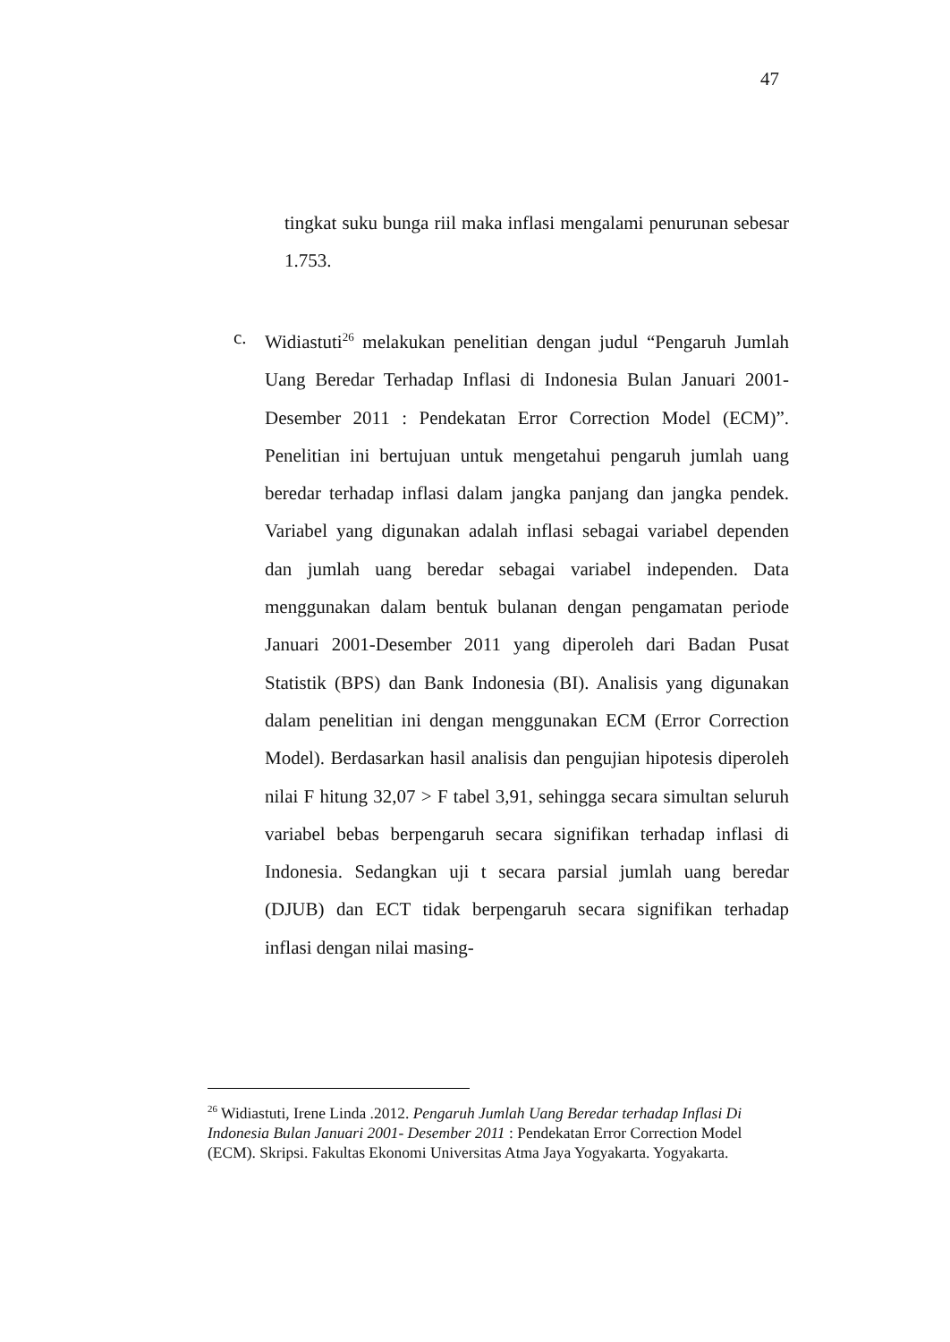47
tingkat suku bunga riil maka inflasi mengalami penurunan sebesar 1.753.
c. Widiastuti<sup>26</sup> melakukan penelitian dengan judul “Pengaruh Jumlah Uang Beredar Terhadap Inflasi di Indonesia Bulan Januari 2001- Desember 2011 : Pendekatan Error Correction Model (ECM)”. Penelitian ini bertujuan untuk mengetahui pengaruh jumlah uang beredar terhadap inflasi dalam jangka panjang dan jangka pendek. Variabel yang digunakan adalah inflasi sebagai variabel dependen dan jumlah uang beredar sebagai variabel independen. Data menggunakan dalam bentuk bulanan dengan pengamatan periode Januari 2001-Desember 2011 yang diperoleh dari Badan Pusat Statistik (BPS) dan Bank Indonesia (BI). Analisis yang digunakan dalam penelitian ini dengan menggunakan ECM (Error Correction Model). Berdasarkan hasil analisis dan pengujian hipotesis diperoleh nilai F hitung 32,07 > F tabel 3,91, sehingga secara simultan seluruh variabel bebas berpengaruh secara signifikan terhadap inflasi di Indonesia. Sedangkan uji t secara parsial jumlah uang beredar (DJUB) dan ECT tidak berpengaruh secara signifikan terhadap inflasi dengan nilai masing-
<sup>26</sup> Widiastuti, Irene Linda .2012. Pengaruh Jumlah Uang Beredar terhadap Inflasi Di Indonesia Bulan Januari 2001- Desember 2011 : Pendekatan Error Correction Model (ECM). Skripsi. Fakultas Ekonomi Universitas Atma Jaya Yogyakarta. Yogyakarta.